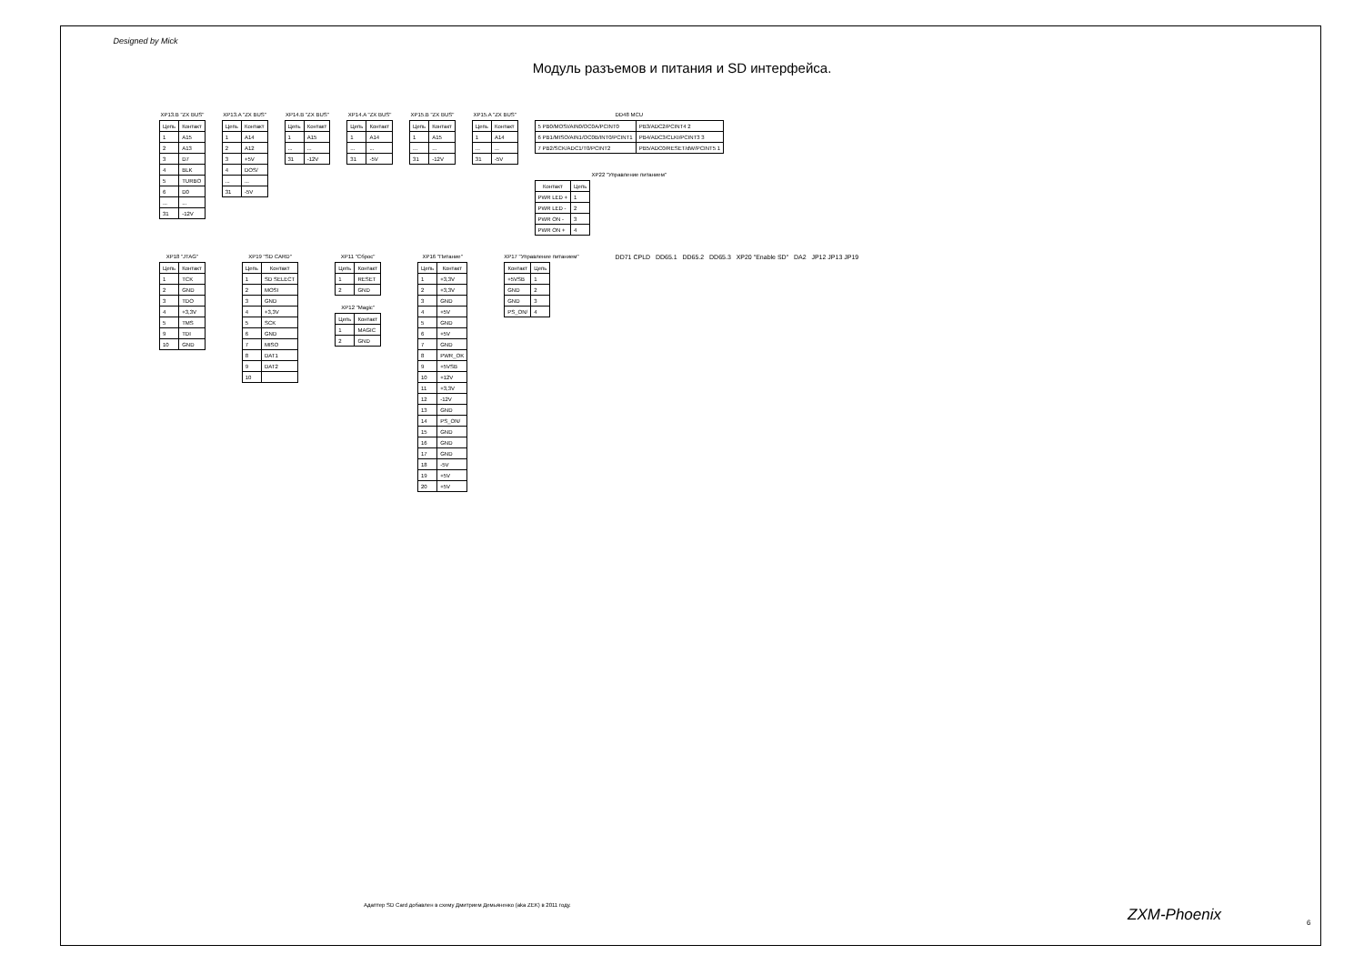Designed by Mick
Модуль разъемов и питания и SD интерфейса.
XP13.B "ZX BUS"
| Цепь | Контакт |
| --- | --- |
| 1 | A15 |
| 2 | A13 |
| 3 | D7 |
| 4 | BLK |
| 5 | TURBO |
| 6 | D0 |
| ... | ... |
| 31 | -12V |
XP13.A "ZX BUS"
| Цепь | Контакт |
| --- | --- |
| 1 | A14 |
| 2 | A12 |
| 3 | +5V |
| 4 | DOS/ |
| ... | ... |
| 31 | -5V |
XP14.B "ZX BUS"
| Цепь | Контакт |
| --- | --- |
| 1 | A15 |
| ... | ... |
| 31 | -12V |
XP14.A "ZX BUS"
| Цепь | Контакт |
| --- | --- |
| 1 | A14 |
| ... | ... |
| 31 | -5V |
XP15.B "ZX BUS"
| Цепь | Контакт |
| --- | --- |
| 1 | A15 |
| ... | ... |
| 31 | -12V |
XP15.A "ZX BUS"
| Цепь | Контакт |
| --- | --- |
| 1 | A14 |
| ... | ... |
| 31 | -5V |
DD48 MCU
| 5 PB0/MOSI/AIN0/OC0A/PCINT0 | PB3/ADC2/PCINT4 2 |
| 6 PB1/MISO/AIN1/OC0B/INT0/PCINT1 | PB4/ADC3/CLKI/PCINT3 3 |
| 7 PB2/SCK/ADC1/T0/PCINT2 | PB5/ADC0/RESET/dW/PCINT5 1 |
XP22 "Управление питанием"
| Контакт | Цепь |
| --- | --- |
| PWR LED + | 1 |
| PWR LED - | 2 |
| PWR ON - | 3 |
| PWR ON + | 4 |
XP18 "JTAG"
| Цепь | Контакт |
| --- | --- |
| 1 | TCK |
| 2 | GND |
| 3 | TDO |
| 4 | +3,3V |
| 5 | TMS |
| 9 | TDI |
| 10 | GND |
XP19 "SD CARD"
| Цепь | Контакт |
| --- | --- |
| 1 | SD SELECT |
| 2 | MOSI |
| 3 | GND |
| 4 | +3,3V |
| 5 | SCK |
| 6 | GND |
| 7 | MISO |
| 8 | DAT1 |
| 9 | DAT2 |
| 10 | |
XP11 "Сброс"
| Цепь | Контакт |
| --- | --- |
| 1 | RESET |
| 2 | GND |
XP12 "Magic"
| Цепь | Контакт |
| --- | --- |
| 1 | MAGIC |
| 2 | GND |
XP16 "Питание"
| Цепь | Контакт |
| --- | --- |
| 1 | +3,3V |
| 2 | +3,3V |
| 3 | GND |
| 4 | +5V |
| 5 | GND |
| 6 | +5V |
| 7 | GND |
| 8 | PWR_OK |
| 9 | +5VSB |
| 10 | +12V |
| 11 | +3,3V |
| 12 | -12V |
| 13 | GND |
| 14 | PS_ON/ |
| 15 | GND |
| 16 | GND |
| 17 | GND |
| 18 | -5V |
| 19 | +5V |
| 20 | +5V |
XP17 "Управление питанием"
| Контакт | Цепь |
| --- | --- |
| +5VSB | 1 |
| GND | 2 |
| GND | 3 |
| PS_ON/ | 4 |
DD71 CPLD DD65.1 DD65.2 DD65.3 XP20 "Enable SD" DA2 JP12 JP13 JP19
Адаптер SD Card добавлен в схему Дмитрием Демьяненко (aka ZEK) в 2011 году.
ZXM-Phoenix 6